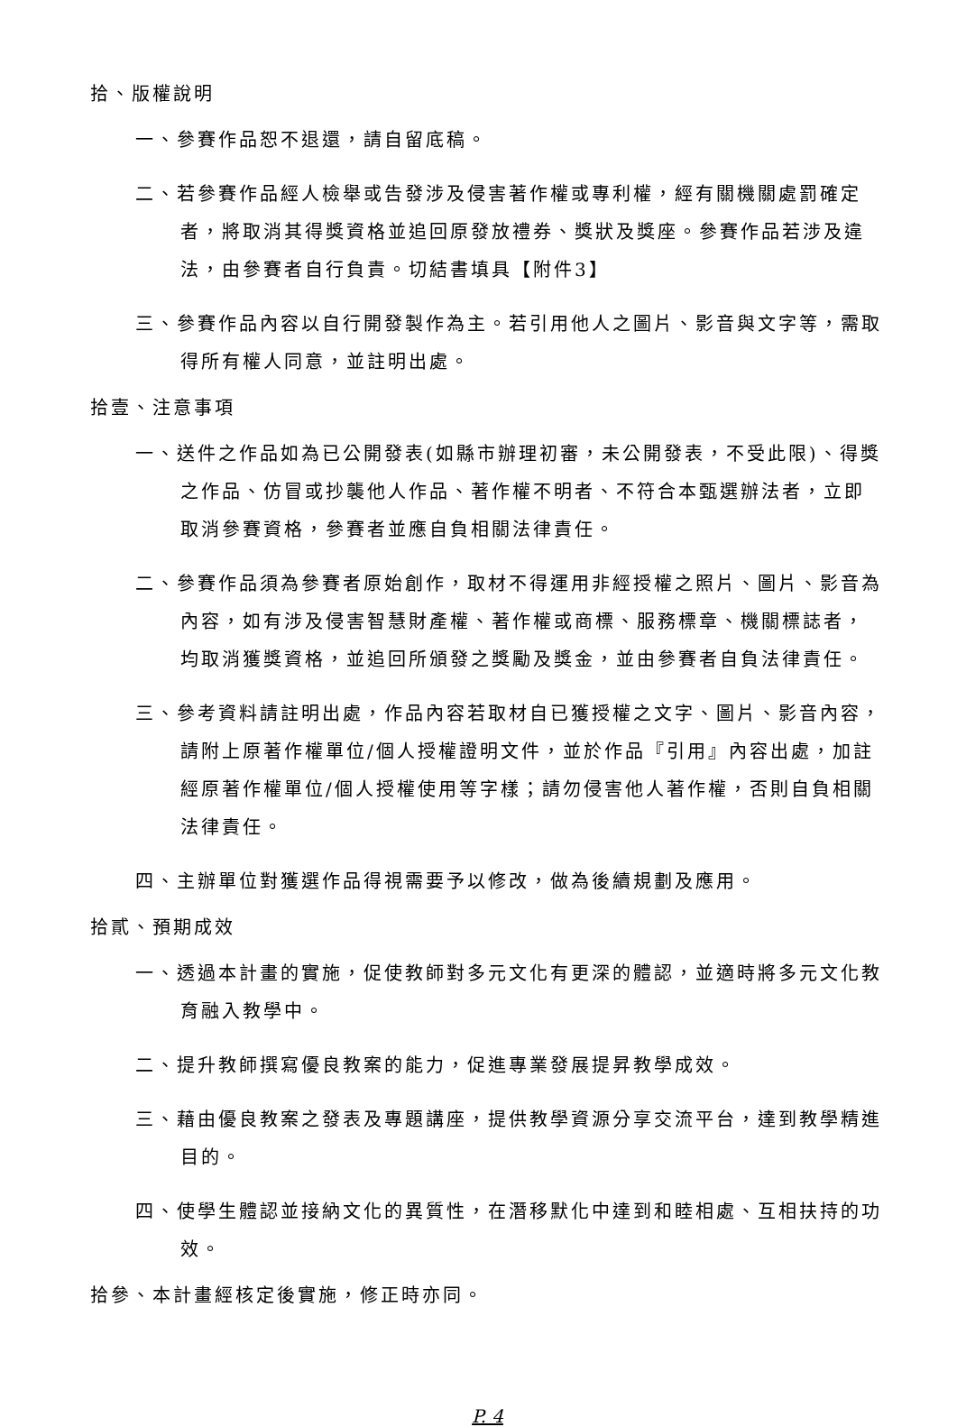拾、版權說明
一、參賽作品恕不退還，請自留底稿。
二、若參賽作品經人檢舉或告發涉及侵害著作權或專利權，經有關機關處罰確定者，將取消其得獎資格並追回原發放禮券、獎狀及獎座。參賽作品若涉及違法，由參賽者自行負責。切結書填具【附件3】
三、參賽作品內容以自行開發製作為主。若引用他人之圖片、影音與文字等，需取得所有權人同意，並註明出處。
拾壹、注意事項
一、送件之作品如為已公開發表(如縣市辦理初審，未公開發表，不受此限)、得獎之作品、仿冒或抄襲他人作品、著作權不明者、不符合本甄選辦法者，立即取消參賽資格，參賽者並應自負相關法律責任。
二、參賽作品須為參賽者原始創作，取材不得運用非經授權之照片、圖片、影音為內容，如有涉及侵害智慧財產權、著作權或商標、服務標章、機關標誌者，均取消獲獎資格，並追回所頒發之獎勵及獎金，並由參賽者自負法律責任。
三、參考資料請註明出處，作品內容若取材自已獲授權之文字、圖片、影音內容，請附上原著作權單位/個人授權證明文件，並於作品『引用』內容出處，加註經原著作權單位/個人授權使用等字樣；請勿侵害他人著作權，否則自負相關法律責任。
四、主辦單位對獲選作品得視需要予以修改，做為後續規劃及應用。
拾貳、預期成效
一、透過本計畫的實施，促使教師對多元文化有更深的體認，並適時將多元文化教育融入教學中。
二、提升教師撰寫優良教案的能力，促進專業發展提昇教學成效。
三、藉由優良教案之發表及專題講座，提供教學資源分享交流平台，達到教學精進目的。
四、使學生體認並接納文化的異質性，在潛移默化中達到和睦相處、互相扶持的功效。
拾參、本計畫經核定後實施，修正時亦同。
P. 4